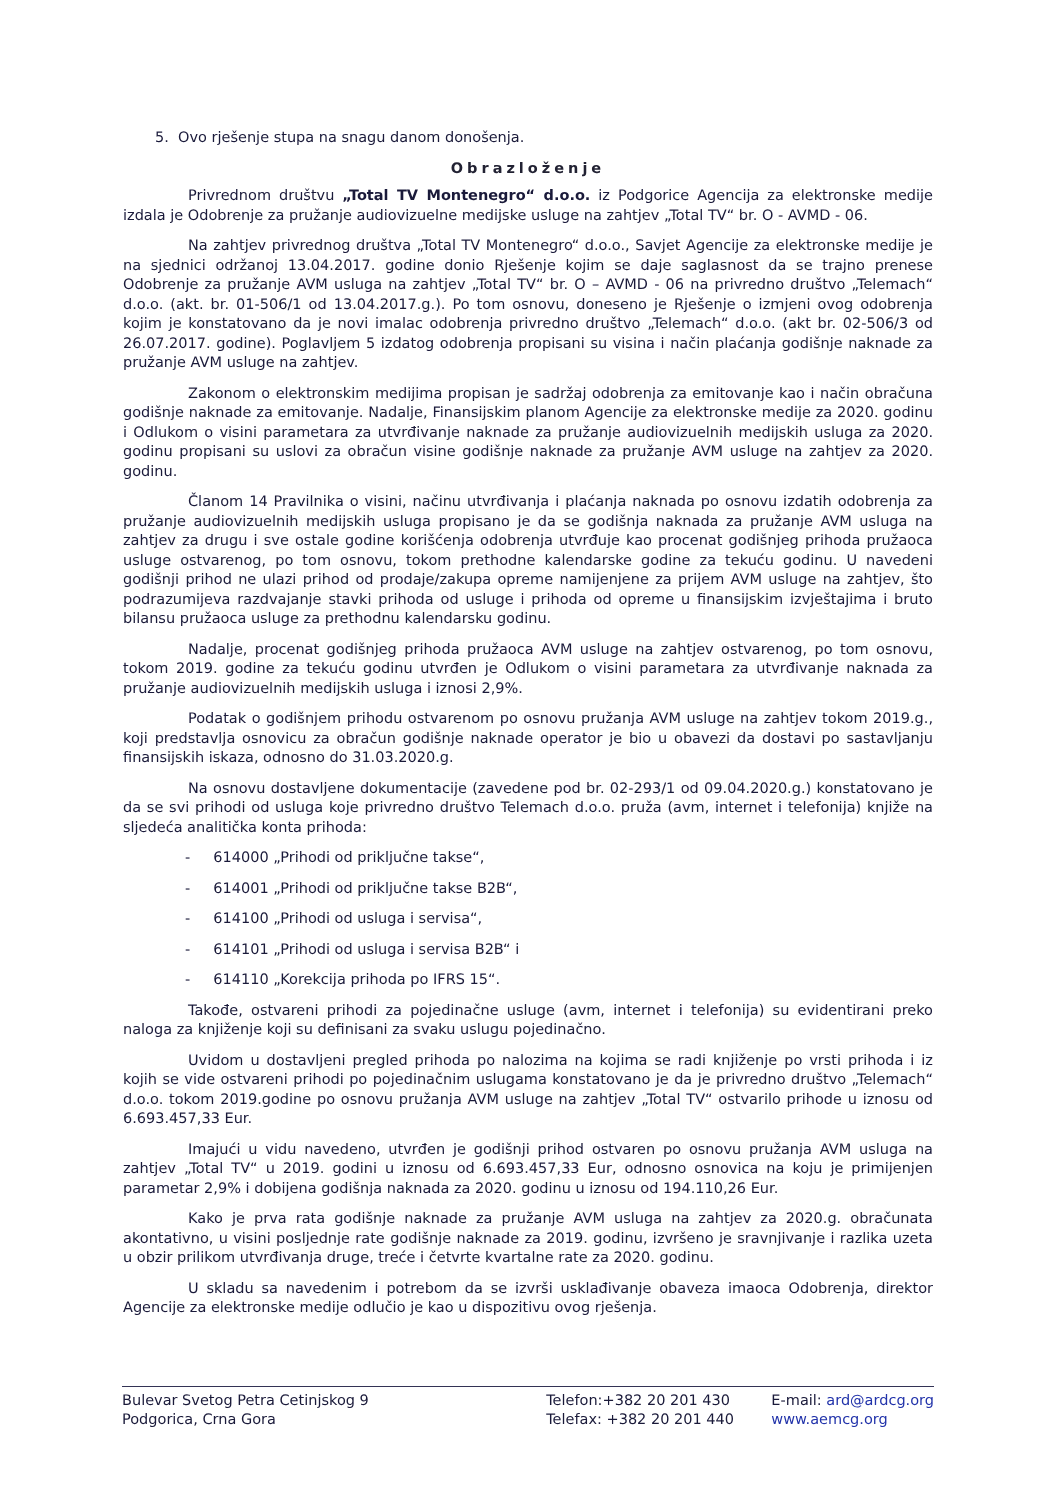5. Ovo rješenje stupa na snagu danom donošenja.
Obrazloženje
Privrednom društvu „Total TV Montenegro“ d.o.o. iz Podgorice Agencija za elektronske medije izdala je Odobrenje za pružanje audiovizuelne medijske usluge na zahtjev „Total TV“ br. O - AVMD - 06.
Na zahtjev privrednog društva „Total TV Montenegro“ d.o.o., Savjet Agencije za elektronske medije je na sjednici održanoj 13.04.2017. godine donio Rješenje kojim se daje saglasnost da se trajno prenese Odobrenje za pružanje AVM usluga na zahtjev „Total TV“ br. O – AVMD - 06 na privredno društvo „Telemach“ d.o.o. (akt. br. 01-506/1 od 13.04.2017.g.). Po tom osnovu, doneseno je Rješenje o izmjeni ovog odobrenja kojim je konstatovano da je novi imalac odobrenja privredno društvo „Telemach“ d.o.o. (akt br. 02-506/3 od 26.07.2017. godine). Poglavljem 5 izdatog odobrenja propisani su visina i način plaćanja godišnje naknade za pružanje AVM usluge na zahtjev.
Zakonom o elektronskim medijima propisan je sadržaj odobrenja za emitovanje kao i način obračuna godišnje naknade za emitovanje. Nadalje, Finansijskim planom Agencije za elektronske medije za 2020. godinu i Odlukom o visini parametara za utvrđivanje naknade za pružanje audiovizuelnih medijskih usluga za 2020. godinu propisani su uslovi za obračun visine godišnje naknade za pružanje AVM usluge na zahtjev za 2020. godinu.
Članom 14 Pravilnika o visini, načinu utvrđivanja i plaćanja naknada po osnovu izdatih odobrenja za pružanje audiovizuelnih medijskih usluga propisano je da se godišnja naknada za pružanje AVM usluga na zahtjev za drugu i sve ostale godine korišćenja odobrenja utvrđuje kao procenat godišnjeg prihoda pružaoca usluge ostvarenog, po tom osnovu, tokom prethodne kalendarske godine za tekuću godinu. U navedeni godišnji prihod ne ulazi prihod od prodaje/zakupa opreme namijenjene za prijem AVM usluge na zahtjev, što podrazumijeva razdvajanje stavki prihoda od usluge i prihoda od opreme u finansijskim izvještajima i bruto bilansu pružaoca usluge za prethodnu kalendarsku godinu.
Nadalje, procenat godišnjeg prihoda pružaoca AVM usluge na zahtjev ostvarenog, po tom osnovu, tokom 2019. godine za tekuću godinu utvrđen je Odlukom o visini parametara za utvrđivanje naknada za pružanje audiovizuelnih medijskih usluga i iznosi 2,9%.
Podatak o godišnjem prihodu ostvarenom po osnovu pružanja AVM usluge na zahtjev tokom 2019.g., koji predstavlja osnovicu za obračun godišnje naknade operator je bio u obavezi da dostavi po sastavljanju finansijskih iskaza, odnosno do 31.03.2020.g.
Na osnovu dostavljene dokumentacije (zavedene pod br. 02-293/1 od 09.04.2020.g.) konstatovano je da se svi prihodi od usluga koje privredno društvo Telemach d.o.o. pruža (avm, internet i telefonija) knjiže na sljedeća analitička konta prihoda:
- 614000 „Prihodi od priključne takse“,
- 614001 „Prihodi od priključne takse B2B“,
- 614100 „Prihodi od usluga i servisa“,
- 614101 „Prihodi od usluga i servisa B2B“ i
- 614110 „Korekcija prihoda po IFRS 15“.
Takođe, ostvareni prihodi za pojedinačne usluge (avm, internet i telefonija) su evidentirani preko naloga za knjiženje koji su definisani za svaku uslugu pojedinačno.
Uvidom u dostavljeni pregled prihoda po nalozima na kojima se radi knjiženje po vrsti prihoda i iz kojih se vide ostvareni prihodi po pojedinačnim uslugama konstatovano je da je privredno društvo „Telemach“ d.o.o. tokom 2019.godine po osnovu pružanja AVM usluge na zahtjev „Total TV“ ostvarilo prihode u iznosu od 6.693.457,33 Eur.
Imajući u vidu navedeno, utvrđen je godišnji prihod ostvaren po osnovu pružanja AVM usluga na zahtjev „Total TV“ u 2019. godini u iznosu od 6.693.457,33 Eur, odnosno osnovica na koju je primijenjen parametar 2,9% i dobijena godišnja naknada za 2020. godinu u iznosu od 194.110,26 Eur.
Kako je prva rata godišnje naknade za pružanje AVM usluga na zahtjev za 2020.g. obračunata akontativno, u visini posljednje rate godišnje naknade za 2019. godinu, izvršeno je sravnjivanje i razlika uzeta u obzir prilikom utvrđivanja druge, treće i četvrte kvartalne rate za 2020. godinu.
U skladu sa navedenim i potrebom da se izvrši usklađivanje obaveza imaoca Odobrenja, direktor Agencije za elektronske medije odlučio je kao u dispozitivu ovog rješenja.
Bulevar Svetog Petra Cetinjskog 9
Podgorica, Crna Gora
Telefon:+382 20 201 430
Telefax: +382 20 201 440
E-mail: ard@ardcg.org
www.aemcg.org